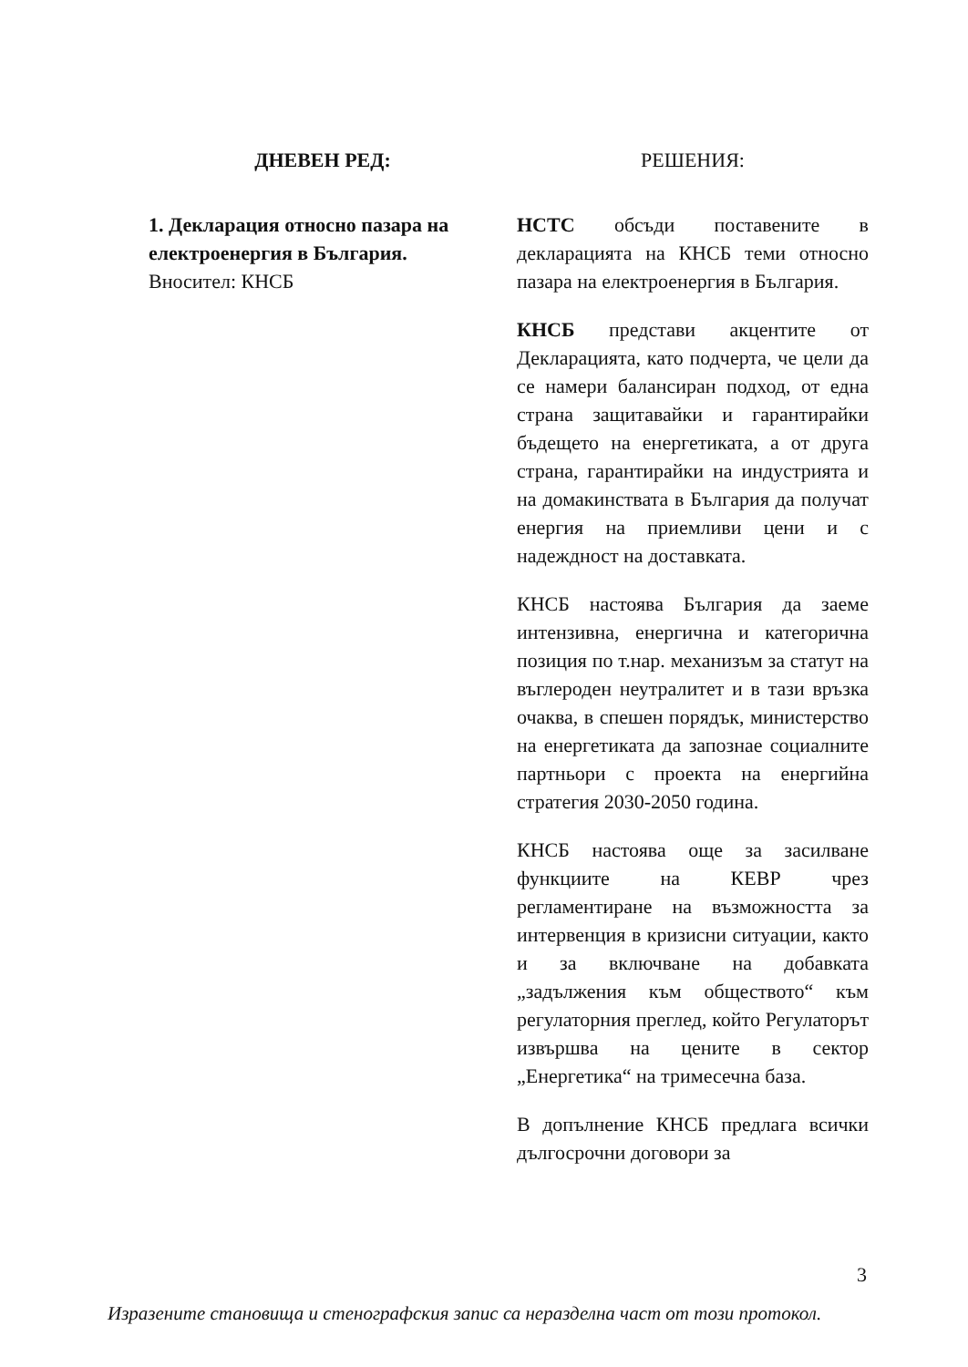ДНЕВЕН РЕД:
1. Декларация относно пазара на електроенергия в България.
Вносител: КНСБ
РЕШЕНИЯ:
НСТС обсъди поставените в декларацията на КНСБ теми относно пазара на електроенергия в България.
КНСБ представи акцентите от Декларацията, като подчерта, че цели да се намери балансиран подход, от една страна защитавайки и гарантирайки бъдещето на енергетиката, а от друга страна, гарантирайки на индустрията и на домакинствата в България да получат енергия на приемливи цени и с надеждност на доставката.
КНСБ настоява България да заеме интензивна, енергична и категорична позиция по т.нар. механизъм за статут на въглероден неутралитет и в тази връзка очаква, в спешен порядък, министерство на енергетиката да запознае социалните партньори с проекта на енергийна стратегия 2030-2050 година.
КНСБ настоява още за засилване функциите на КЕВР чрез регламентиране на възможността за интервенция в кризисни ситуации, както и за включване на добавката „задължения към обществото“ към регулаторния преглед, който Регулаторът извършва на цените в сектор „Енергетика“ на тримесечна база.
В допълнение КНСБ предлага всички дългосрочни договори за
3
Изразените становища и стенографския запис са неразделна част от този протокол.